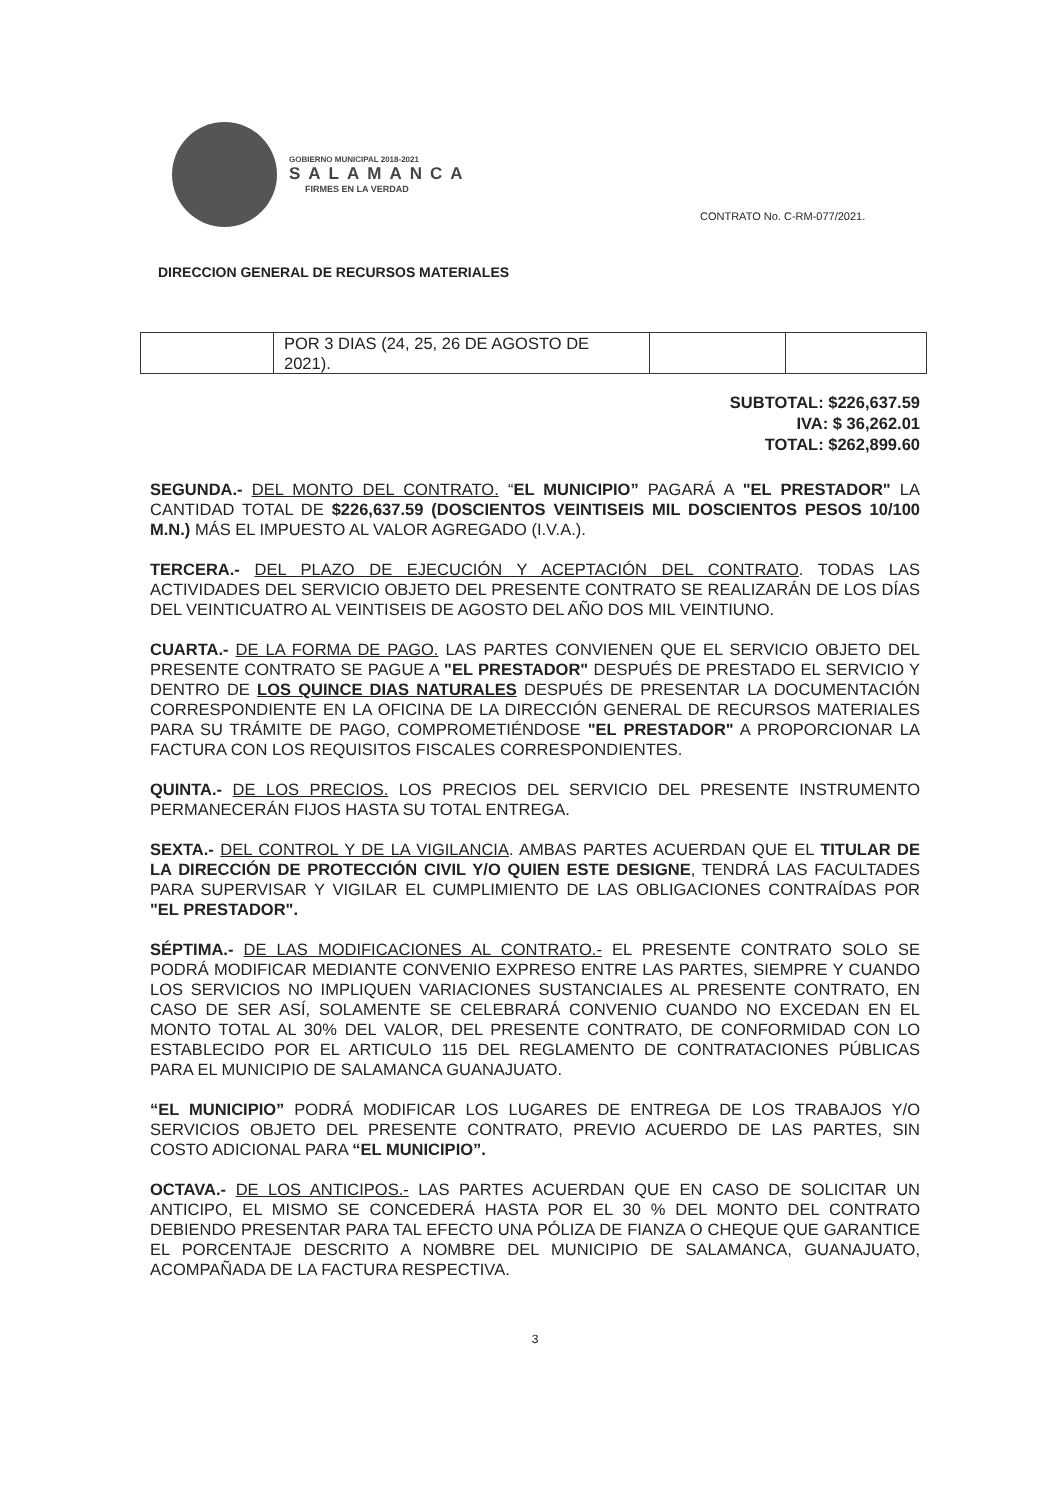GOBIERNO MUNICIPAL 2018-2021
SALAMANCA
FIRMES EN LA VERDAD
CONTRATO No. C-RM-077/2021.
DIRECCION GENERAL DE RECURSOS MATERIALES
| | POR 3 DIAS (24, 25, 26 DE AGOSTO DE 2021). | | |
SUBTOTAL: $226,637.59
IVA: $ 36,262.01
TOTAL: $262,899.60
SEGUNDA.- DEL MONTO DEL CONTRATO. “EL MUNICIPIO” PAGARÁ A "EL PRESTADOR" LA CANTIDAD TOTAL DE $226,637.59 (DOSCIENTOS VEINTISEIS MIL DOSCIENTOS PESOS 10/100 M.N.) MÁS EL IMPUESTO AL VALOR AGREGADO (I.V.A.).
TERCERA.- DEL PLAZO DE EJECUCIÓN Y ACEPTACIÓN DEL CONTRATO. TODAS LAS ACTIVIDADES DEL SERVICIO OBJETO DEL PRESENTE CONTRATO SE REALIZARÁN DE LOS DÍAS DEL VEINTICUATRO AL VEINTISEIS DE AGOSTO DEL AÑO DOS MIL VEINTIUNO.
CUARTA.- DE LA FORMA DE PAGO. LAS PARTES CONVIENEN QUE EL SERVICIO OBJETO DEL PRESENTE CONTRATO SE PAGUE A "EL PRESTADOR" DESPUÉS DE PRESTADO EL SERVICIO Y DENTRO DE LOS QUINCE DIAS NATURALES DESPUÉS DE PRESENTAR LA DOCUMENTACIÓN CORRESPONDIENTE EN LA OFICINA DE LA DIRECCIÓN GENERAL DE RECURSOS MATERIALES PARA SU TRÁMITE DE PAGO, COMPROMETIÉNDOSE "EL PRESTADOR" A PROPORCIONAR LA FACTURA CON LOS REQUISITOS FISCALES CORRESPONDIENTES.
QUINTA.- DE LOS PRECIOS. LOS PRECIOS DEL SERVICIO DEL PRESENTE INSTRUMENTO PERMANECERÁN FIJOS HASTA SU TOTAL ENTREGA.
SEXTA.- DEL CONTROL Y DE LA VIGILANCIA. AMBAS PARTES ACUERDAN QUE EL TITULAR DE LA DIRECCIÓN DE PROTECCIÓN CIVIL Y/O QUIEN ESTE DESIGNE, TENDRÁ LAS FACULTADES PARA SUPERVISAR Y VIGILAR EL CUMPLIMIENTO DE LAS OBLIGACIONES CONTRAÍDAS POR "EL PRESTADOR".
SÉPTIMA.- DE LAS MODIFICACIONES AL CONTRATO.- EL PRESENTE CONTRATO SOLO SE PODRÁ MODIFICAR MEDIANTE CONVENIO EXPRESO ENTRE LAS PARTES, SIEMPRE Y CUANDO LOS SERVICIOS NO IMPLIQUEN VARIACIONES SUSTANCIALES AL PRESENTE CONTRATO, EN CASO DE SER ASÍ, SOLAMENTE SE CELEBRARÁ CONVENIO CUANDO NO EXCEDAN EN EL MONTO TOTAL AL 30% DEL VALOR, DEL PRESENTE CONTRATO, DE CONFORMIDAD CON LO ESTABLECIDO POR EL ARTICULO 115 DEL REGLAMENTO DE CONTRATACIONES PÚBLICAS PARA EL MUNICIPIO DE SALAMANCA GUANAJUATO.
“EL MUNICIPIO” PODRÁ MODIFICAR LOS LUGARES DE ENTREGA DE LOS TRABAJOS Y/O SERVICIOS OBJETO DEL PRESENTE CONTRATO, PREVIO ACUERDO DE LAS PARTES, SIN COSTO ADICIONAL PARA “EL MUNICIPIO”.
OCTAVA.- DE LOS ANTICIPOS.- LAS PARTES ACUERDAN QUE EN CASO DE SOLICITAR UN ANTICIPO, EL MISMO SE CONCEDERÁ HASTA POR EL 30 % DEL MONTO DEL CONTRATO DEBIENDO PRESENTAR PARA TAL EFECTO UNA PÓLIZA DE FIANZA O CHEQUE QUE GARANTICE EL PORCENTAJE DESCRITO A NOMBRE DEL MUNICIPIO DE SALAMANCA, GUANAJUATO, ACOMPAÑADA DE LA FACTURA RESPECTIVA.
3